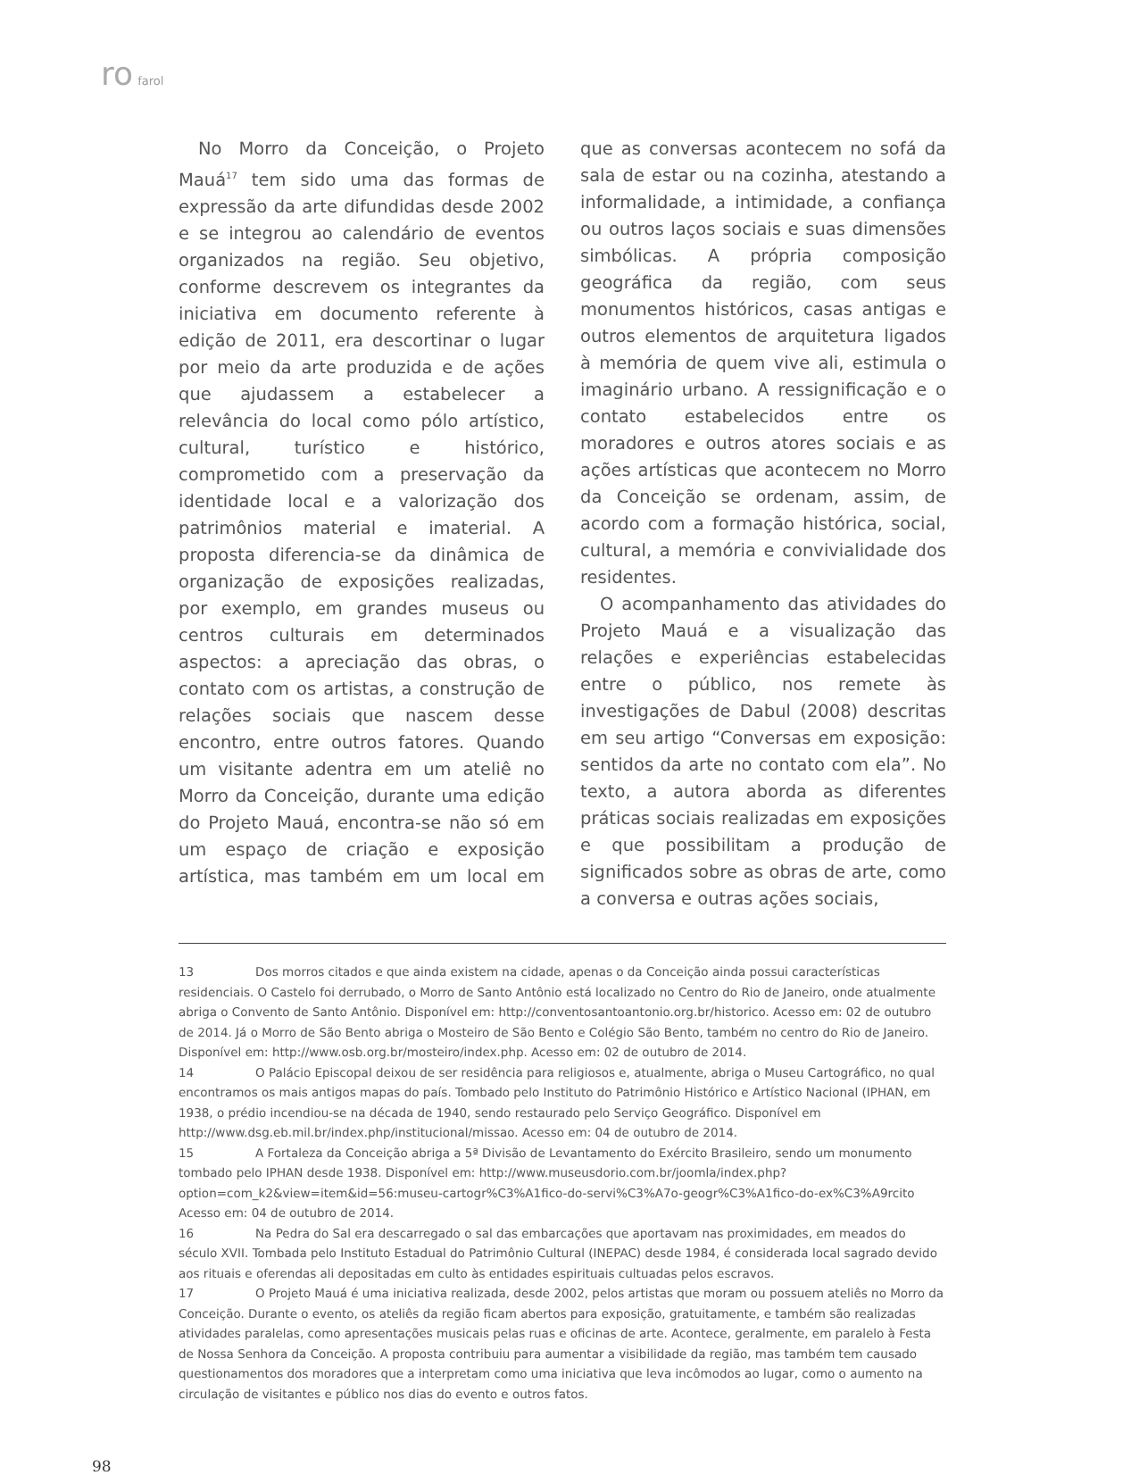ro farol
No Morro da Conceição, o Projeto Mauá<sup>17</sup> tem sido uma das formas de expressão da arte difundidas desde 2002 e se integrou ao calendário de eventos organizados na região. Seu objetivo, conforme descrevem os integrantes da iniciativa em documento referente à edição de 2011, era descortinar o lugar por meio da arte produzida e de ações que ajudassem a estabelecer a relevância do local como pólo artístico, cultural, turístico e histórico, comprometido com a preservação da identidade local e a valorização dos patrimônios material e imaterial. A proposta diferencia-se da dinâmica de organização de exposições realizadas, por exemplo, em grandes museus ou centros culturais em determinados aspectos: a apreciação das obras, o contato com os artistas, a construção de relações sociais que nascem desse encontro, entre outros fatores. Quando um visitante adentra em um ateliê no Morro da Conceição, durante uma edição do Projeto Mauá, encontra-se não só em um espaço de criação e exposição artística, mas também em um local em que as conversas acontecem no sofá da sala de estar ou na cozinha, atestando a informalidade, a intimidade, a confiança ou outros laços sociais e suas dimensões simbólicas. A própria composição geográfica da região, com seus monumentos históricos, casas antigas e outros elementos de arquitetura ligados à memória de quem vive ali, estimula o imaginário urbano. A ressignificação e o contato estabelecidos entre os moradores e outros atores sociais e as ações artísticas que acontecem no Morro da Conceição se ordenam, assim, de acordo com a formação histórica, social, cultural, a memória e convivialidade dos residentes.
O acompanhamento das atividades do Projeto Mauá e a visualização das relações e experiências estabelecidas entre o público, nos remete às investigações de Dabul (2008) descritas em seu artigo “Conversas em exposição: sentidos da arte no contato com ela”. No texto, a autora aborda as diferentes práticas sociais realizadas em exposições e que possibilitam a produção de significados sobre as obras de arte, como a conversa e outras ações sociais,
13 Dos morros citados e que ainda existem na cidade, apenas o da Conceição ainda possui características residenciais. O Castelo foi derrubado, o Morro de Santo Antônio está localizado no Centro do Rio de Janeiro, onde atualmente abriga o Convento de Santo Antônio. Disponível em: http://conventosantoantonio.org.br/historico. Acesso em: 02 de outubro de 2014. Já o Morro de São Bento abriga o Mosteiro de São Bento e Colégio São Bento, também no centro do Rio de Janeiro. Disponível em: http://www.osb.org.br/mosteiro/index.php. Acesso em: 02 de outubro de 2014.
14 O Palácio Episcopal deixou de ser residência para religiosos e, atualmente, abriga o Museu Cartográfico, no qual encontramos os mais antigos mapas do país. Tombado pelo Instituto do Patrimônio Histórico e Artístico Nacional (IPHAN, em 1938, o prédio incendiou-se na década de 1940, sendo restaurado pelo Serviço Geográfico. Disponível em http://www.dsg.eb.mil.br/index.php/institucional/missao. Acesso em: 04 de outubro de 2014.
15 A Fortaleza da Conceição abriga a 5ª Divisão de Levantamento do Exército Brasileiro, sendo um monumento tombado pelo IPHAN desde 1938. Disponível em: http://www.museusdorio.com.br/joomla/index.php?option=com_k2&view=item&id=56:museu-cartogr%C3%A1fico-do-servi%C3%A7o-geogr%C3%A1fico-do-ex%C3%A9rcito Acesso em: 04 de outubro de 2014.
16 Na Pedra do Sal era descarregado o sal das embarcações que aportavam nas proximidades, em meados do século XVII. Tombada pelo Instituto Estadual do Patrimônio Cultural (INEPAC) desde 1984, é considerada local sagrado devido aos rituais e oferendas ali depositadas em culto às entidades espirituais cultuadas pelos escravos.
17 O Projeto Mauá é uma iniciativa realizada, desde 2002, pelos artistas que moram ou possuem ateliês no Morro da Conceição. Durante o evento, os ateliês da região ficam abertos para exposição, gratuitamente, e também são realizadas atividades paralelas, como apresentações musicais pelas ruas e oficinas de arte. Acontece, geralmente, em paralelo à Festa de Nossa Senhora da Conceição. A proposta contribuiu para aumentar a visibilidade da região, mas também tem causado questionamentos dos moradores que a interpretam como uma iniciativa que leva incômodos ao lugar, como o aumento na circulação de visitantes e público nos dias do evento e outros fatos.
98